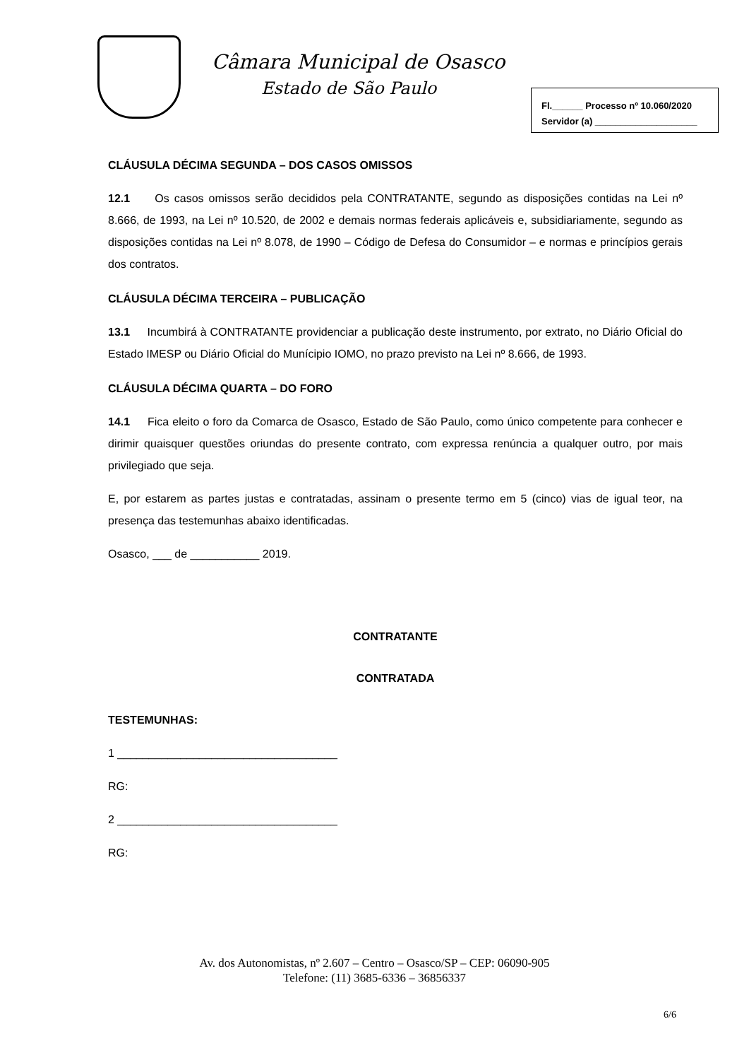Câmara Municipal de Osasco
Estado de São Paulo
Fl.______ Processo nº 10.060/2020
Servidor (a) ____________________
CLÁUSULA DÉCIMA SEGUNDA – DOS CASOS OMISSOS
12.1 Os casos omissos serão decididos pela CONTRATANTE, segundo as disposições contidas na Lei nº 8.666, de 1993, na Lei nº 10.520, de 2002 e demais normas federais aplicáveis e, subsidiariamente, segundo as disposições contidas na Lei nº 8.078, de 1990 – Código de Defesa do Consumidor – e normas e princípios gerais dos contratos.
CLÁUSULA DÉCIMA TERCEIRA – PUBLICAÇÃO
13.1 Incumbirá à CONTRATANTE providenciar a publicação deste instrumento, por extrato, no Diário Oficial do Estado IMESP ou Diário Oficial do Munícipio IOMO, no prazo previsto na Lei nº 8.666, de 1993.
CLÁUSULA DÉCIMA QUARTA – DO FORO
14.1 Fica eleito o foro da Comarca de Osasco, Estado de São Paulo, como único competente para conhecer e dirimir quaisquer questões oriundas do presente contrato, com expressa renúncia a qualquer outro, por mais privilegiado que seja.
E, por estarem as partes justas e contratadas, assinam o presente termo em 5 (cinco) vias de igual teor, na presença das testemunhas abaixo identificadas.
Osasco, ___ de ___________ 2019.
CONTRATANTE
CONTRATADA
TESTEMUNHAS:
1 ___________________________________
RG:
2 ___________________________________
RG:
Av. dos Autonomistas, nº 2.607 – Centro – Osasco/SP – CEP: 06090-905
Telefone: (11) 3685-6336 – 36856337
6/6